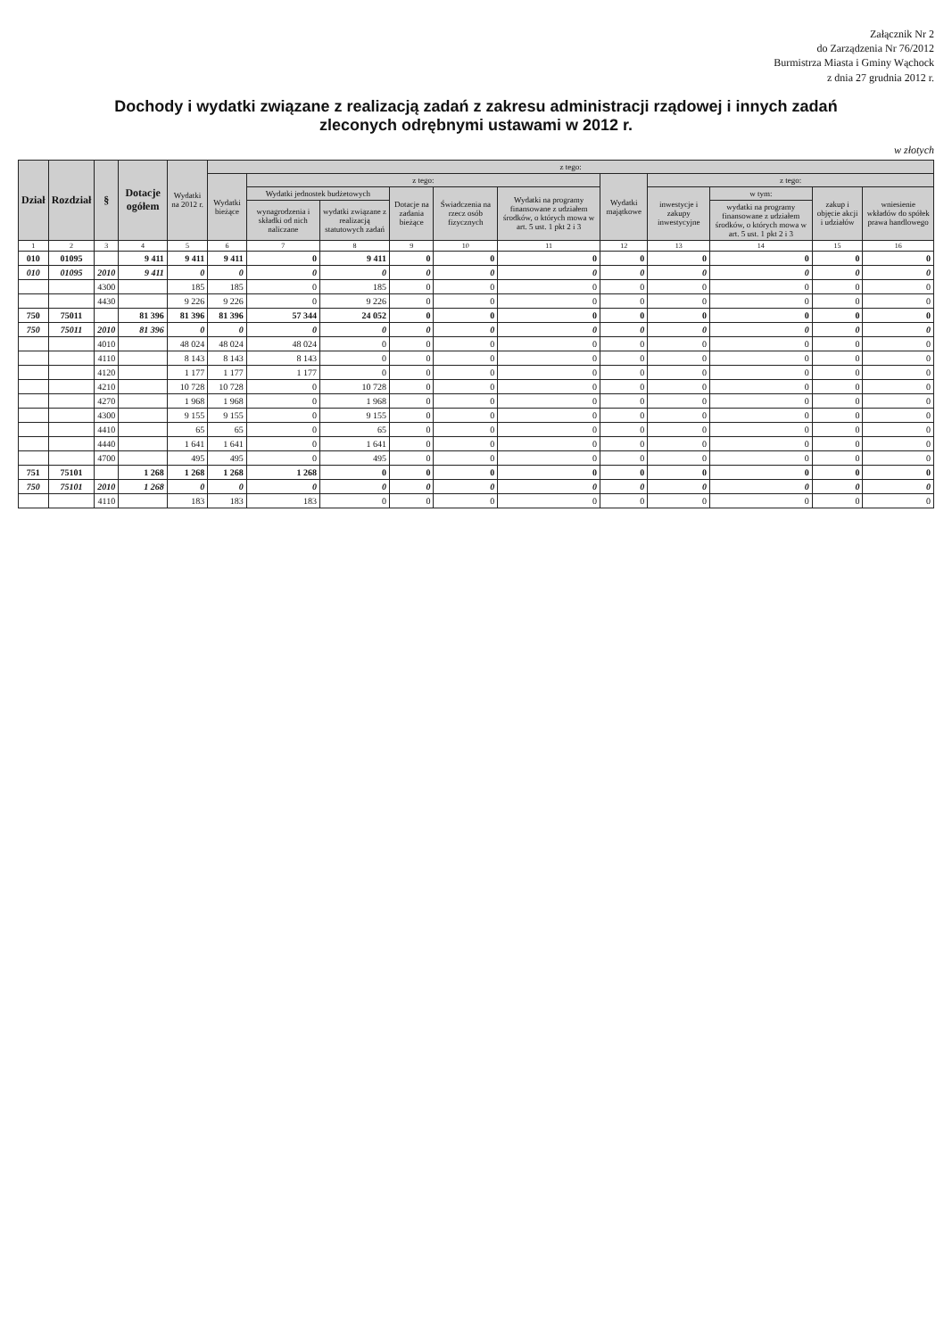Załącznik Nr 2
do Zarządzenia Nr 76/2012
Burmistrza Miasta i Gminy Wąchock
z dnia 27 grudnia 2012 r.
Dochody i wydatki związane z realizacją zadań z zakresu administracji rządowej i innych zadań
zleconych odrębnymi ustawami w 2012 r.
w złotych
| Dział | Rozdział | § | Dotacje ogółem | Wydatki na 2012 r. | z tego: | | | | | | | | | | |
| --- | --- | --- | --- | --- | --- | --- | --- | --- | --- | --- | --- | --- | --- | --- | --- |
| | | | | | Wydatki bieżące | z tego: | | | | | Wydatki majątkowe | z tego: | | | |
| | | | | | | Wydatki jednostek budżetowych | | Dotacje na zadania bieżące | Świadczenia na rzecz osób fizycznych | Wydatki na programy finansowane z udziałem środków, o których mowa w art. 5 ust. 1 pkt 2 i 3 | | inwestycje i zakupy inwestycyjne | w tym: | zakup i objęcie akcji i udziałów | wniesienie wkładów do spółek prawa handlowego |
| | | | | | | wynagrodzenia i składki od nich naliczane | wydatki związane z realizacją statutowych zadań | | | | | | wydatki na programy finansowane z udziałem środków, o których mowa w art. 5 ust. 1 pkt 2 i 3 | | |
| 1 | 2 | 3 | 4 | 5 | 6 | 7 | 8 | 9 | 10 | 11 | 12 | 13 | 14 | 15 | 16 |
| 010 | 01095 | | 9 411 | 9 411 | 9 411 | 0 | 9 411 | 0 | 0 | 0 | 0 | 0 | 0 | 0 | 0 |
| 010 | 01095 | 2010 | 9 411 | 0 | 0 | 0 | 0 | 0 | 0 | 0 | 0 | 0 | 0 | 0 | 0 |
| | | 4300 | | 185 | 185 | 0 | 185 | 0 | 0 | 0 | 0 | 0 | 0 | 0 | 0 |
| | | 4430 | | 9 226 | 9 226 | 0 | 9 226 | 0 | 0 | 0 | 0 | 0 | 0 | 0 | 0 |
| 750 | 75011 | | 81 396 | 81 396 | 81 396 | 57 344 | 24 052 | 0 | 0 | 0 | 0 | 0 | 0 | 0 | 0 |
| 750 | 75011 | 2010 | 81 396 | 0 | 0 | 0 | 0 | 0 | 0 | 0 | 0 | 0 | 0 | 0 | 0 |
| | | 4010 | | 48 024 | 48 024 | 48 024 | 0 | 0 | 0 | 0 | 0 | 0 | 0 | 0 | 0 |
| | | 4110 | | 8 143 | 8 143 | 8 143 | 0 | 0 | 0 | 0 | 0 | 0 | 0 | 0 | 0 |
| | | 4120 | | 1 177 | 1 177 | 1 177 | 0 | 0 | 0 | 0 | 0 | 0 | 0 | 0 | 0 |
| | | 4210 | | 10 728 | 10 728 | 0 | 10 728 | 0 | 0 | 0 | 0 | 0 | 0 | 0 | 0 |
| | | 4270 | | 1 968 | 1 968 | 0 | 1 968 | 0 | 0 | 0 | 0 | 0 | 0 | 0 | 0 |
| | | 4300 | | 9 155 | 9 155 | 0 | 9 155 | 0 | 0 | 0 | 0 | 0 | 0 | 0 | 0 |
| | | 4410 | | 65 | 65 | 0 | 65 | 0 | 0 | 0 | 0 | 0 | 0 | 0 | 0 |
| | | 4440 | | 1 641 | 1 641 | 0 | 1 641 | 0 | 0 | 0 | 0 | 0 | 0 | 0 | 0 |
| | | 4700 | | 495 | 495 | 0 | 495 | 0 | 0 | 0 | 0 | 0 | 0 | 0 | 0 |
| 751 | 75101 | | 1 268 | 1 268 | 1 268 | 1 268 | 0 | 0 | 0 | 0 | 0 | 0 | 0 | 0 | 0 |
| 750 | 75101 | 2010 | 1 268 | 0 | 0 | 0 | 0 | 0 | 0 | 0 | 0 | 0 | 0 | 0 | 0 |
| | | 4110 | | 183 | 183 | 183 | 0 | 0 | 0 | 0 | 0 | 0 | 0 | 0 | 0 |